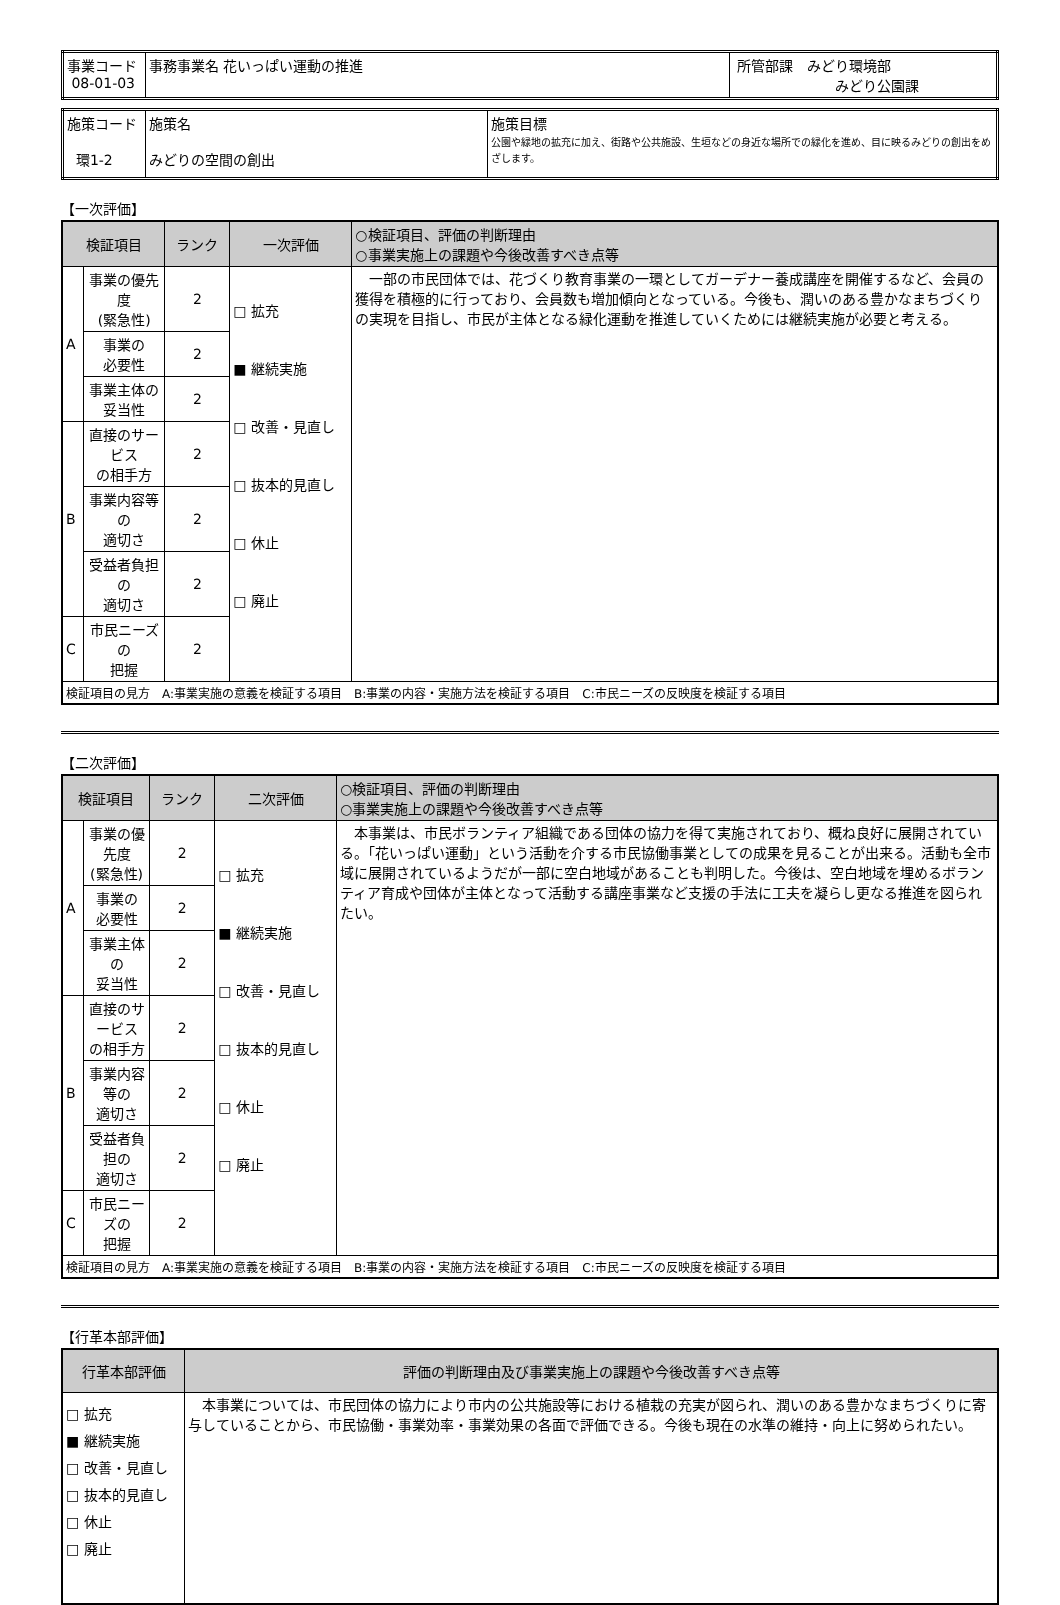| 事業コード 08-01-03 | 事務事業名 花いっぱい運動の推進 | 所管部課 みどり環境部 みどり公園課 |
| 施策コード 環1-2 | 施策名 みどりの空間の創出 | 施策目標 公園や緑地の拡充に加え、街路や公共施設、生垣などの身近な場所での緑化を進め、目に映るみどりの創出をめざします。 |
【一次評価】
| 検証項目 | | ランク | 一次評価 | ○検証項目、評価の判断理由 ○事業実施上の課題や今後改善すべき点等 |
| --- | --- | --- | --- | --- |
| A | 事業の優先度 (緊急性) | 2 | □ 拡充 ■ 継続実施 □ 改善・見直し □ 抜本的見直し □ 休止 □ 廃止 | 一部の市民団体では、花づくり教育事業の一環としてガーデナー養成講座を開催するなど、会員の獲得を積極的に行っており、会員数も増加傾向となっている。今後も、潤いのある豊かなまちづくりの実現を目指し、市民が主体となる緑化運動を推進していくためには継続実施が必要と考える。 |
| | 事業の 必要性 | 2 | | |
| | 事業主体の 妥当性 | 2 | | |
| B | 直接のサービス の相手方 | 2 | | |
| | 事業内容等の 適切さ | 2 | | |
| | 受益者負担の 適切さ | 2 | | |
| C | 市民ニーズの 把握 | 2 | | |
| 検証項目の見方 A:事業実施の意義を検証する項目 B:事業の内容・実施方法を検証する項目 C:市民ニーズの反映度を検証する項目 | | | | |
【二次評価】
| 検証項目 | | ランク | 二次評価 | ○検証項目、評価の判断理由 ○事業実施上の課題や今後改善すべき点等 |
| --- | --- | --- | --- | --- |
| A | 事業の優先度 (緊急性) | 2 | □ 拡充 ■ 継続実施 □ 改善・見直し □ 抜本的見直し □ 休止 □ 廃止 | 本事業は、市民ボランティア組織である団体の協力を得て実施されており、概ね良好に展開されている。「花いっぱい運動」という活動を介する市民協働事業としての成果を見ることが出来る。活動も全市域に展開されているようだが一部に空白地域があることも判明した。今後は、空白地域を埋めるボランティア育成や団体が主体となって活動する講座事業など支援の手法に工夫を凝らし更なる推進を図られたい。 |
| | 事業の 必要性 | 2 | | |
| | 事業主体の 妥当性 | 2 | | |
| B | 直接のサービス の相手方 | 2 | | |
| | 事業内容等の 適切さ | 2 | | |
| | 受益者負担の 適切さ | 2 | | |
| C | 市民ニーズの 把握 | 2 | | |
| 検証項目の見方 A:事業実施の意義を検証する項目 B:事業の内容・実施方法を検証する項目 C:市民ニーズの反映度を検証する項目 | | | | |
【行革本部評価】
| 行革本部評価 | 評価の判断理由及び事業実施上の課題や今後改善すべき点等 |
| --- | --- |
| □ 拡充 ■ 継続実施 □ 改善・見直し □ 抜本的見直し □ 休止 □ 廃止 | 本事業については、市民団体の協力により市内の公共施設等における植栽の充実が図られ、潤いのある豊かなまちづくりに寄与していることから、市民協働・事業効率・事業効果の各面で評価できる。今後も現在の水準の維持・向上に努められたい。 |